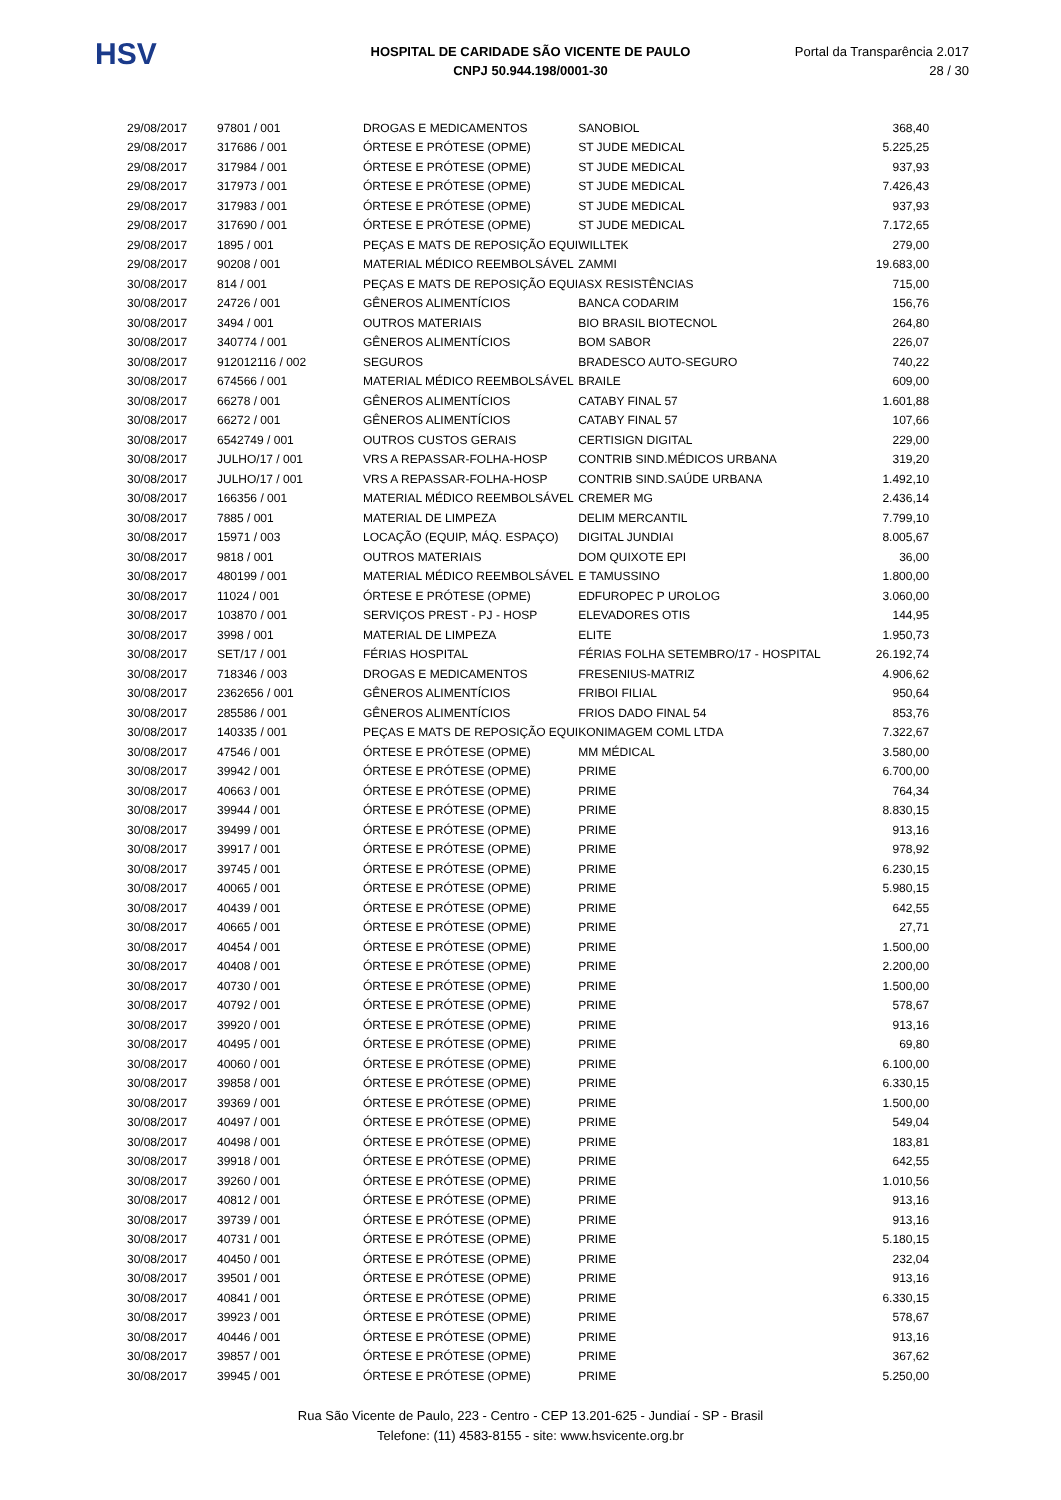HSV
HOSPITAL DE CARIDADE SÃO VICENTE DE PAULO
CNPJ 50.944.198/0001-30
Portal da Transparência 2.017
28 / 30
| 29/08/2017 | 97801 / 001 | DROGAS E MEDICAMENTOS | SANOBIOL | 368,40 |
| 29/08/2017 | 317686 / 001 | ÓRTESE E PRÓTESE (OPME) | ST JUDE MEDICAL | 5.225,25 |
| 29/08/2017 | 317984 / 001 | ÓRTESE E PRÓTESE (OPME) | ST JUDE MEDICAL | 937,93 |
| 29/08/2017 | 317973 / 001 | ÓRTESE E PRÓTESE (OPME) | ST JUDE MEDICAL | 7.426,43 |
| 29/08/2017 | 317983 / 001 | ÓRTESE E PRÓTESE (OPME) | ST JUDE MEDICAL | 937,93 |
| 29/08/2017 | 317690 / 001 | ÓRTESE E PRÓTESE (OPME) | ST JUDE MEDICAL | 7.172,65 |
| 29/08/2017 | 1895 / 001 | PEÇAS E MATS DE REPOSIÇÃO EQUI | WILLTEK | 279,00 |
| 29/08/2017 | 90208 / 001 | MATERIAL MÉDICO REEMBOLSÁVEL | ZAMMI | 19.683,00 |
| 30/08/2017 | 814 / 001 | PEÇAS E MATS DE REPOSIÇÃO EQUI | ASX RESISTÊNCIAS | 715,00 |
| 30/08/2017 | 24726 / 001 | GÊNEROS ALIMENTÍCIOS | BANCA CODARIM | 156,76 |
| 30/08/2017 | 3494 / 001 | OUTROS MATERIAIS | BIO BRASIL BIOTECNOL | 264,80 |
| 30/08/2017 | 340774 / 001 | GÊNEROS ALIMENTÍCIOS | BOM SABOR | 226,07 |
| 30/08/2017 | 912012116 / 002 | SEGUROS | BRADESCO AUTO-SEGURO | 740,22 |
| 30/08/2017 | 674566 / 001 | MATERIAL MÉDICO REEMBOLSÁVEL | BRAILE | 609,00 |
| 30/08/2017 | 66278 / 001 | GÊNEROS ALIMENTÍCIOS | CATABY FINAL 57 | 1.601,88 |
| 30/08/2017 | 66272 / 001 | GÊNEROS ALIMENTÍCIOS | CATABY FINAL 57 | 107,66 |
| 30/08/2017 | 6542749 / 001 | OUTROS CUSTOS GERAIS | CERTISIGN DIGITAL | 229,00 |
| 30/08/2017 | JULHO/17 / 001 | VRS A REPASSAR-FOLHA-HOSP | CONTRIB SIND.MÉDICOS URBANA | 319,20 |
| 30/08/2017 | JULHO/17 / 001 | VRS A REPASSAR-FOLHA-HOSP | CONTRIB SIND.SAÚDE URBANA | 1.492,10 |
| 30/08/2017 | 166356 / 001 | MATERIAL MÉDICO REEMBOLSÁVEL | CREMER MG | 2.436,14 |
| 30/08/2017 | 7885 / 001 | MATERIAL DE LIMPEZA | DELIM MERCANTIL | 7.799,10 |
| 30/08/2017 | 15971 / 003 | LOCAÇÃO (EQUIP, MÁQ. ESPAÇO) | DIGITAL JUNDIAI | 8.005,67 |
| 30/08/2017 | 9818 / 001 | OUTROS MATERIAIS | DOM QUIXOTE EPI | 36,00 |
| 30/08/2017 | 480199 / 001 | MATERIAL MÉDICO REEMBOLSÁVEL | E TAMUSSINO | 1.800,00 |
| 30/08/2017 | 11024 / 001 | ÓRTESE E PRÓTESE (OPME) | EDFUROPEC P UROLOG | 3.060,00 |
| 30/08/2017 | 103870 / 001 | SERVIÇOS PREST - PJ - HOSP | ELEVADORES OTIS | 144,95 |
| 30/08/2017 | 3998 / 001 | MATERIAL DE LIMPEZA | ELITE | 1.950,73 |
| 30/08/2017 | SET/17 / 001 | FÉRIAS HOSPITAL | FÉRIAS FOLHA SETEMBRO/17 - HOSPITAL | 26.192,74 |
| 30/08/2017 | 718346 / 003 | DROGAS E MEDICAMENTOS | FRESENIUS-MATRIZ | 4.906,62 |
| 30/08/2017 | 2362656 / 001 | GÊNEROS ALIMENTÍCIOS | FRIBOI FILIAL | 950,64 |
| 30/08/2017 | 285586 / 001 | GÊNEROS ALIMENTÍCIOS | FRIOS DADO FINAL 54 | 853,76 |
| 30/08/2017 | 140335 / 001 | PEÇAS E MATS DE REPOSIÇÃO EQUI | KONIMAGEM COML LTDA | 7.322,67 |
| 30/08/2017 | 47546 / 001 | ÓRTESE E PRÓTESE (OPME) | MM MÉDICAL | 3.580,00 |
| 30/08/2017 | 39942 / 001 | ÓRTESE E PRÓTESE (OPME) | PRIME | 6.700,00 |
| 30/08/2017 | 40663 / 001 | ÓRTESE E PRÓTESE (OPME) | PRIME | 764,34 |
| 30/08/2017 | 39944 / 001 | ÓRTESE E PRÓTESE (OPME) | PRIME | 8.830,15 |
| 30/08/2017 | 39499 / 001 | ÓRTESE E PRÓTESE (OPME) | PRIME | 913,16 |
| 30/08/2017 | 39917 / 001 | ÓRTESE E PRÓTESE (OPME) | PRIME | 978,92 |
| 30/08/2017 | 39745 / 001 | ÓRTESE E PRÓTESE (OPME) | PRIME | 6.230,15 |
| 30/08/2017 | 40065 / 001 | ÓRTESE E PRÓTESE (OPME) | PRIME | 5.980,15 |
| 30/08/2017 | 40439 / 001 | ÓRTESE E PRÓTESE (OPME) | PRIME | 642,55 |
| 30/08/2017 | 40665 / 001 | ÓRTESE E PRÓTESE (OPME) | PRIME | 27,71 |
| 30/08/2017 | 40454 / 001 | ÓRTESE E PRÓTESE (OPME) | PRIME | 1.500,00 |
| 30/08/2017 | 40408 / 001 | ÓRTESE E PRÓTESE (OPME) | PRIME | 2.200,00 |
| 30/08/2017 | 40730 / 001 | ÓRTESE E PRÓTESE (OPME) | PRIME | 1.500,00 |
| 30/08/2017 | 40792 / 001 | ÓRTESE E PRÓTESE (OPME) | PRIME | 578,67 |
| 30/08/2017 | 39920 / 001 | ÓRTESE E PRÓTESE (OPME) | PRIME | 913,16 |
| 30/08/2017 | 40495 / 001 | ÓRTESE E PRÓTESE (OPME) | PRIME | 69,80 |
| 30/08/2017 | 40060 / 001 | ÓRTESE E PRÓTESE (OPME) | PRIME | 6.100,00 |
| 30/08/2017 | 39858 / 001 | ÓRTESE E PRÓTESE (OPME) | PRIME | 6.330,15 |
| 30/08/2017 | 39369 / 001 | ÓRTESE E PRÓTESE (OPME) | PRIME | 1.500,00 |
| 30/08/2017 | 40497 / 001 | ÓRTESE E PRÓTESE (OPME) | PRIME | 549,04 |
| 30/08/2017 | 40498 / 001 | ÓRTESE E PRÓTESE (OPME) | PRIME | 183,81 |
| 30/08/2017 | 39918 / 001 | ÓRTESE E PRÓTESE (OPME) | PRIME | 642,55 |
| 30/08/2017 | 39260 / 001 | ÓRTESE E PRÓTESE (OPME) | PRIME | 1.010,56 |
| 30/08/2017 | 40812 / 001 | ÓRTESE E PRÓTESE (OPME) | PRIME | 913,16 |
| 30/08/2017 | 39739 / 001 | ÓRTESE E PRÓTESE (OPME) | PRIME | 913,16 |
| 30/08/2017 | 40731 / 001 | ÓRTESE E PRÓTESE (OPME) | PRIME | 5.180,15 |
| 30/08/2017 | 40450 / 001 | ÓRTESE E PRÓTESE (OPME) | PRIME | 232,04 |
| 30/08/2017 | 39501 / 001 | ÓRTESE E PRÓTESE (OPME) | PRIME | 913,16 |
| 30/08/2017 | 40841 / 001 | ÓRTESE E PRÓTESE (OPME) | PRIME | 6.330,15 |
| 30/08/2017 | 39923 / 001 | ÓRTESE E PRÓTESE (OPME) | PRIME | 578,67 |
| 30/08/2017 | 40446 / 001 | ÓRTESE E PRÓTESE (OPME) | PRIME | 913,16 |
| 30/08/2017 | 39857 / 001 | ÓRTESE E PRÓTESE (OPME) | PRIME | 367,62 |
| 30/08/2017 | 39945 / 001 | ÓRTESE E PRÓTESE (OPME) | PRIME | 5.250,00 |
Rua São Vicente de Paulo, 223 - Centro - CEP 13.201-625 - Jundiaí - SP - Brasil
Telefone: (11) 4583-8155 - site: www.hsvicente.org.br